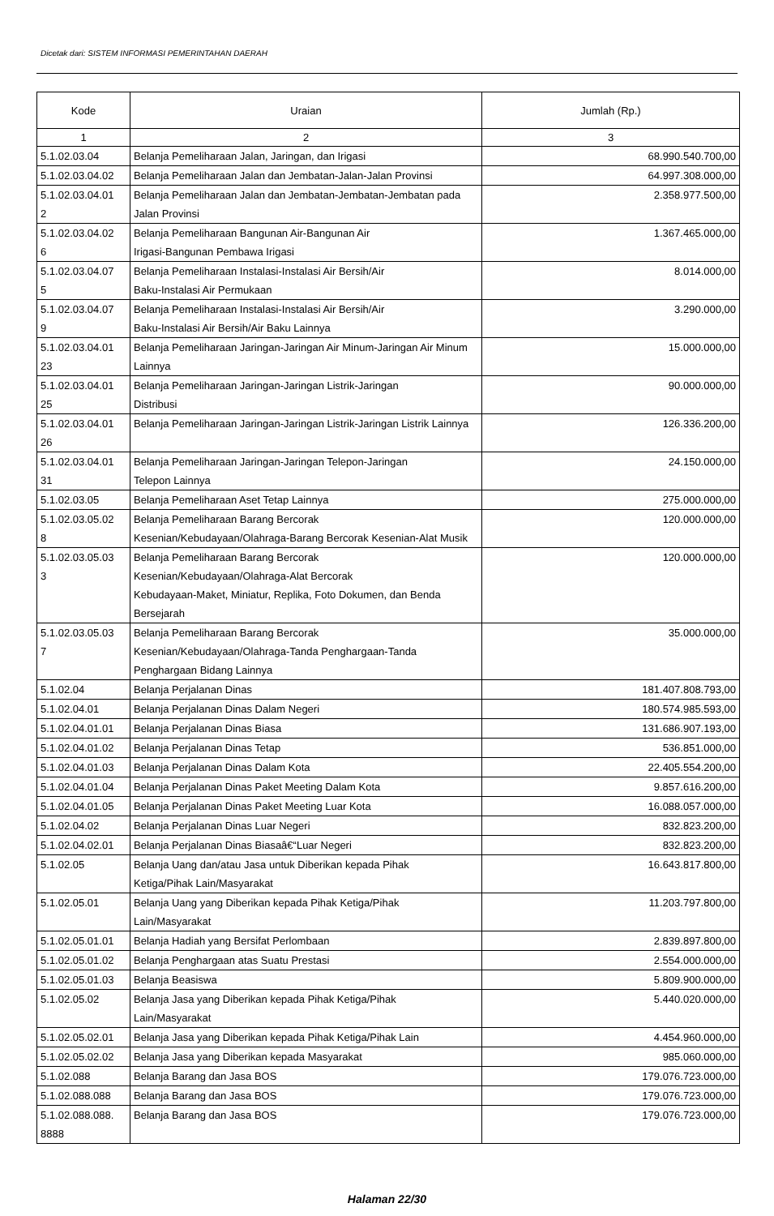Dicetak dari: SISTEM INFORMASI PEMERINTAHAN DAERAH
| Kode | Uraian | Jumlah (Rp.) |
| --- | --- | --- |
| 1 | 2 | 3 |
| 5.1.02.03.04 | Belanja Pemeliharaan Jalan, Jaringan, dan Irigasi | 68.990.540.700,00 |
| 5.1.02.03.04.02 | Belanja Pemeliharaan Jalan dan Jembatan-Jalan-Jalan Provinsi | 64.997.308.000,00 |
| 5.1.02.03.04.01 2 | Belanja Pemeliharaan Jalan dan Jembatan-Jembatan-Jembatan pada Jalan Provinsi | 2.358.977.500,00 |
| 5.1.02.03.04.02 6 | Belanja Pemeliharaan Bangunan Air-Bangunan Air Irigasi-Bangunan Pembawa Irigasi | 1.367.465.000,00 |
| 5.1.02.03.04.07 5 | Belanja Pemeliharaan Instalasi-Instalasi Air Bersih/Air Baku-Instalasi Air Permukaan | 8.014.000,00 |
| 5.1.02.03.04.07 9 | Belanja Pemeliharaan Instalasi-Instalasi Air Bersih/Air Baku-Instalasi Air Bersih/Air Baku Lainnya | 3.290.000,00 |
| 5.1.02.03.04.01 23 | Belanja Pemeliharaan Jaringan-Jaringan Air Minum-Jaringan Air Minum Lainnya | 15.000.000,00 |
| 5.1.02.03.04.01 25 | Belanja Pemeliharaan Jaringan-Jaringan Listrik-Jaringan Distribusi | 90.000.000,00 |
| 5.1.02.03.04.01 26 | Belanja Pemeliharaan Jaringan-Jaringan Listrik-Jaringan Listrik Lainnya | 126.336.200,00 |
| 5.1.02.03.04.01 31 | Belanja Pemeliharaan Jaringan-Jaringan Telepon-Jaringan Telepon Lainnya | 24.150.000,00 |
| 5.1.02.03.05 | Belanja Pemeliharaan Aset Tetap Lainnya | 275.000.000,00 |
| 5.1.02.03.05.02 8 | Belanja Pemeliharaan Barang Bercorak Kesenian/Kebudayaan/Olahraga-Barang Bercorak Kesenian-Alat Musik | 120.000.000,00 |
| 5.1.02.03.05.03 3 | Belanja Pemeliharaan Barang Bercorak Kesenian/Kebudayaan/Olahraga-Alat Bercorak Kebudayaan-Maket, Miniatur, Replika, Foto Dokumen, dan Benda Bersejarah | 120.000.000,00 |
| 5.1.02.03.05.03 7 | Belanja Pemeliharaan Barang Bercorak Kesenian/Kebudayaan/Olahraga-Tanda Penghargaan-Tanda Penghargaan Bidang Lainnya | 35.000.000,00 |
| 5.1.02.04 | Belanja Perjalanan Dinas | 181.407.808.793,00 |
| 5.1.02.04.01 | Belanja Perjalanan Dinas Dalam Negeri | 180.574.985.593,00 |
| 5.1.02.04.01.01 | Belanja Perjalanan Dinas Biasa | 131.686.907.193,00 |
| 5.1.02.04.01.02 | Belanja Perjalanan Dinas Tetap | 536.851.000,00 |
| 5.1.02.04.01.03 | Belanja Perjalanan Dinas Dalam Kota | 22.405.554.200,00 |
| 5.1.02.04.01.04 | Belanja Perjalanan Dinas Paket Meeting Dalam Kota | 9.857.616.200,00 |
| 5.1.02.04.01.05 | Belanja Perjalanan Dinas Paket Meeting Luar Kota | 16.088.057.000,00 |
| 5.1.02.04.02 | Belanja Perjalanan Dinas Luar Negeri | 832.823.200,00 |
| 5.1.02.04.02.01 | Belanja Perjalanan Dinas Biasaâ€“Luar Negeri | 832.823.200,00 |
| 5.1.02.05 | Belanja Uang dan/atau Jasa untuk Diberikan kepada Pihak Ketiga/Pihak Lain/Masyarakat | 16.643.817.800,00 |
| 5.1.02.05.01 | Belanja Uang yang Diberikan kepada Pihak Ketiga/Pihak Lain/Masyarakat | 11.203.797.800,00 |
| 5.1.02.05.01.01 | Belanja Hadiah yang Bersifat Perlombaan | 2.839.897.800,00 |
| 5.1.02.05.01.02 | Belanja Penghargaan atas Suatu Prestasi | 2.554.000.000,00 |
| 5.1.02.05.01.03 | Belanja Beasiswa | 5.809.900.000,00 |
| 5.1.02.05.02 | Belanja Jasa yang Diberikan kepada Pihak Ketiga/Pihak Lain/Masyarakat | 5.440.020.000,00 |
| 5.1.02.05.02.01 | Belanja Jasa yang Diberikan kepada Pihak Ketiga/Pihak Lain | 4.454.960.000,00 |
| 5.1.02.05.02.02 | Belanja Jasa yang Diberikan kepada Masyarakat | 985.060.000,00 |
| 5.1.02.088 | Belanja Barang dan Jasa BOS | 179.076.723.000,00 |
| 5.1.02.088.088 | Belanja Barang dan Jasa BOS | 179.076.723.000,00 |
| 5.1.02.088.088. 8888 | Belanja Barang dan Jasa BOS | 179.076.723.000,00 |
Halaman 22/30